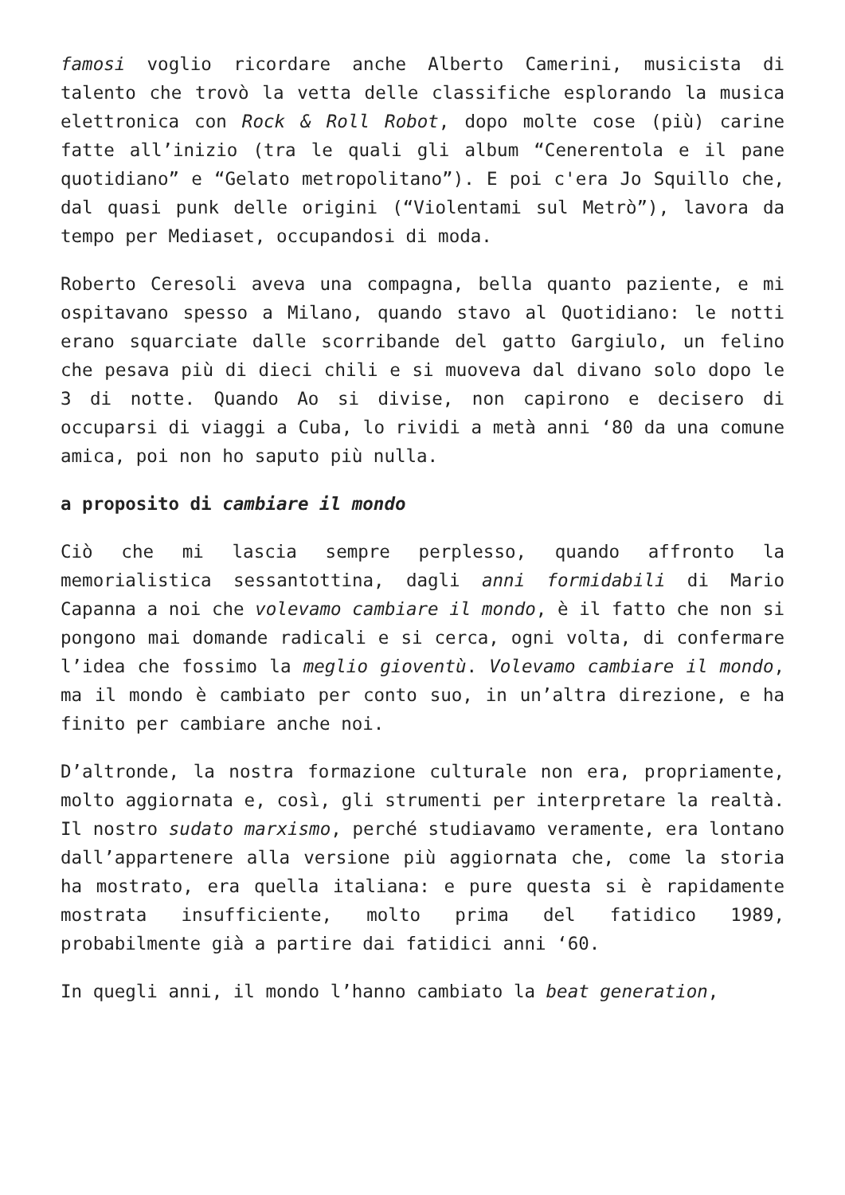famosi voglio ricordare anche Alberto Camerini, musicista di talento che trovò la vetta delle classifiche esplorando la musica elettronica con Rock & Roll Robot, dopo molte cose (più) carine fatte all’inizio (tra le quali gli album “Cenerentola e il pane quotidiano” e “Gelato metropolitano”). E poi c'era Jo Squillo che, dal quasi punk delle origini (“Violentami sul Metrò”), lavora da tempo per Mediaset, occupandosi di moda.
Roberto Ceresoli aveva una compagna, bella quanto paziente, e mi ospitavano spesso a Milano, quando stavo al Quotidiano: le notti erano squarciate dalle scorribande del gatto Gargiulo, un felino che pesava più di dieci chili e si muoveva dal divano solo dopo le 3 di notte. Quando Ao si divise, non capirono e decisero di occuparsi di viaggi a Cuba, lo rividi a metà anni ‘80 da una comune amica, poi non ho saputo più nulla.
a proposito di cambiare il mondo
Ciò che mi lascia sempre perplesso, quando affronto la memorialistica sessantottina, dagli anni formidabili di Mario Capanna a noi che volevamo cambiare il mondo, è il fatto che non si pongono mai domande radicali e si cerca, ogni volta, di confermare l’idea che fossimo la meglio gioventù. Volevamo cambiare il mondo, ma il mondo è cambiato per conto suo, in un’altra direzione, e ha finito per cambiare anche noi.
D’altronde, la nostra formazione culturale non era, propriamente, molto aggiornata e, così, gli strumenti per interpretare la realtà. Il nostro sudato marxismo, perché studiavamo veramente, era lontano dall’appartenere alla versione più aggiornata che, come la storia ha mostrato, era quella italiana: e pure questa si è rapidamente mostrata insufficiente, molto prima del fatidico 1989, probabilmente già a partire dai fatidici anni ‘60.
In quegli anni, il mondo l’hanno cambiato la beat generation,